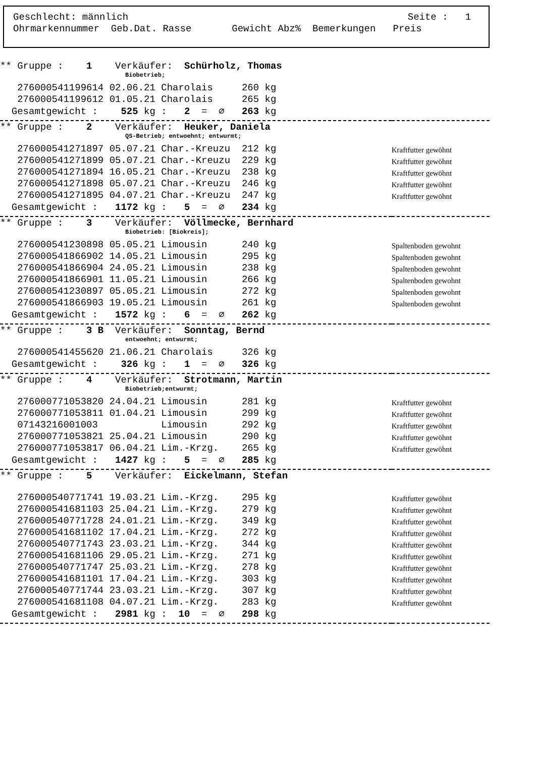Geschlecht: männlich Seite : 1
Ohrmarkennummer Geb.Dat. Rasse Gewicht Abz% Bemerkungen Preis
| ** Gruppe : 1 Verkäufer: Schürholz, Thomas | |
| Biobetrieb; | |
| 276000541199614 02.06.21 Charolais 260 kg | |
| 276000541199612 01.05.21 Charolais 265 kg | |
| Gesamtgewicht : 525 kg : 2 = ∅ 263 kg | |
| ** Gruppe : 2 Verkäufer: Heuker, Daniela | |
| QS-Betrieb; entwoehnt; entwurmt; | |
| 276000541271897 05.07.21 Char.-Kreuzu 212 kg | Kraftfutter gewöhnt |
| 276000541271899 05.07.21 Char.-Kreuzu 229 kg | Kraftfutter gewöhnt |
| 276000541271894 16.05.21 Char.-Kreuzu 238 kg | Kraftfutter gewöhnt |
| 276000541271898 05.07.21 Char.-Kreuzu 246 kg | Kraftfutter gewöhnt |
| 276000541271895 04.07.21 Char.-Kreuzu 247 kg | Kraftfutter gewöhnt |
| Gesamtgewicht : 1172 kg : 5 = ∅ 234 kg | |
| ** Gruppe : 3 Verkäufer: Völlmecke, Bernhard | |
| Biobetrieb: [Biokreis]; | |
| 276000541230898 05.05.21 Limousin 240 kg | Spaltenboden gewohnt |
| 276000541866902 14.05.21 Limousin 295 kg | Spaltenboden gewohnt |
| 276000541866904 24.05.21 Limousin 238 kg | Spaltenboden gewohnt |
| 276000541866901 11.05.21 Limousin 266 kg | Spaltenboden gewohnt |
| 276000541230897 05.05.21 Limousin 272 kg | Spaltenboden gewohnt |
| 276000541866903 19.05.21 Limousin 261 kg | Spaltenboden gewohnt |
| Gesamtgewicht : 1572 kg : 6 = ∅ 262 kg | |
| ** Gruppe : 3 B Verkäufer: Sonntag, Bernd | |
| entwoehnt; entwurmt; | |
| 276000541455620 21.06.21 Charolais 326 kg | |
| Gesamtgewicht : 326 kg : 1 = ∅ 326 kg | |
| ** Gruppe : 4 Verkäufer: Strotmann, Martin | |
| Biobetrieb;entwurmt; | |
| 276000771053820 24.04.21 Limousin 281 kg | Kraftfutter gewöhnt |
| 276000771053811 01.04.21 Limousin 299 kg | Kraftfutter gewöhnt |
| 07143216001003 Limousin 292 kg | Kraftfutter gewöhnt |
| 276000771053821 25.04.21 Limousin 290 kg | Kraftfutter gewöhnt |
| 276000771053817 06.04.21 Lim.-Krzg. 265 kg | Kraftfutter gewöhnt |
| Gesamtgewicht : 1427 kg : 5 = ∅ 285 kg | |
| ** Gruppe : 5 Verkäufer: Eickelmann, Stefan | |
| 276000540771741 19.03.21 Lim.-Krzg. 295 kg | Kraftfutter gewöhnt |
| 276000541681103 25.04.21 Lim.-Krzg. 279 kg | Kraftfutter gewöhnt |
| 276000540771728 24.01.21 Lim.-Krzg. 349 kg | Kraftfutter gewöhnt |
| 276000541681102 17.04.21 Lim.-Krzg. 272 kg | Kraftfutter gewöhnt |
| 276000540771743 23.03.21 Lim.-Krzg. 344 kg | Kraftfutter gewöhnt |
| 276000541681106 29.05.21 Lim.-Krzg. 271 kg | Kraftfutter gewöhnt |
| 276000540771747 25.03.21 Lim.-Krzg. 278 kg | Kraftfutter gewöhnt |
| 276000541681101 17.04.21 Lim.-Krzg. 303 kg | Kraftfutter gewöhnt |
| 276000540771744 23.03.21 Lim.-Krzg. 307 kg | Kraftfutter gewöhnt |
| 276000541681108 04.07.21 Lim.-Krzg. 283 kg | Kraftfutter gewöhnt |
| Gesamtgewicht : 2981 kg : 10 = ∅ 298 kg | |